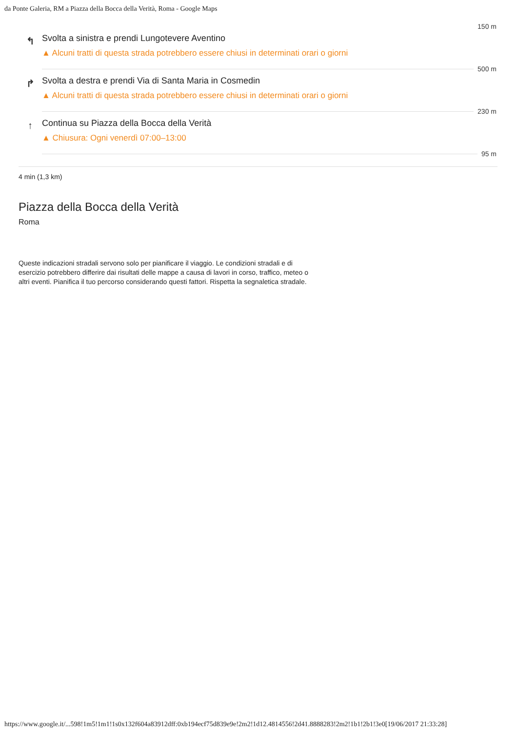da Ponte Galeria, RM a Piazza della Bocca della Verità, Roma - Google Maps
150 m
↰
Svolta a sinistra e prendi Lungotevere Aventino
▲ Alcuni tratti di questa strada potrebbero essere chiusi in determinati orari o giorni
500 m
↱
Svolta a destra e prendi Via di Santa Maria in Cosmedin
▲ Alcuni tratti di questa strada potrebbero essere chiusi in determinati orari o giorni
230 m
↑
Continua su Piazza della Bocca della Verità
▲ Chiusura: Ogni venerdì 07:00–13:00
95 m
4 min (1,3 km)
Piazza della Bocca della Verità
Roma
Queste indicazioni stradali servono solo per pianificare il viaggio. Le condizioni stradali e di esercizio potrebbero differire dai risultati delle mappe a causa di lavori in corso, traffico, meteo o altri eventi. Pianifica il tuo percorso considerando questi fattori. Rispetta la segnaletica stradale.
https://www.google.it/...598!1m5!1m1!1s0x132f604a83912dff:0xb194ecf75d839e9e!2m2!1d12.4814556!2d41.8888283!2m2!1b1!2b1!3e0[19/06/2017 21:33:28]